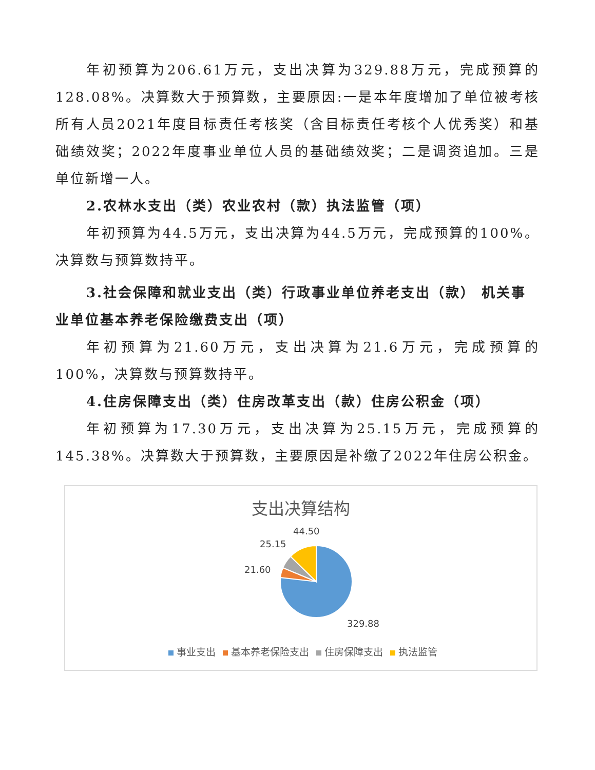年初预算为206.61万元，支出决算为329.88万元，完成预算的128.08%。决算数大于预算数，主要原因:一是本年度增加了单位被考核所有人员2021年度目标责任考核奖（含目标责任考核个人优秀奖）和基础绩效奖；2022年度事业单位人员的基础绩效奖；二是调资追加。三是单位新增一人。
2.农林水支出（类）农业农村（款）执法监管（项）
年初预算为44.5万元，支出决算为44.5万元，完成预算的100%。决算数与预算数持平。
3.社会保障和就业支出（类）行政事业单位养老支出（款） 机关事业单位基本养老保险缴费支出（项）
年初预算为21.60万元，支出决算为21.6万元，完成预算的100%，决算数与预算数持平。
4.住房保障支出（类）住房改革支出（款）住房公积金（项）
年初预算为17.30万元，支出决算为25.15万元，完成预算的145.38%。决算数大于预算数，主要原因是补缴了2022年住房公积金。
支出决算结构
44.50
25.15
21.60
329.88
事业支出 基本养老保险支出 住房保障支出 执法监管